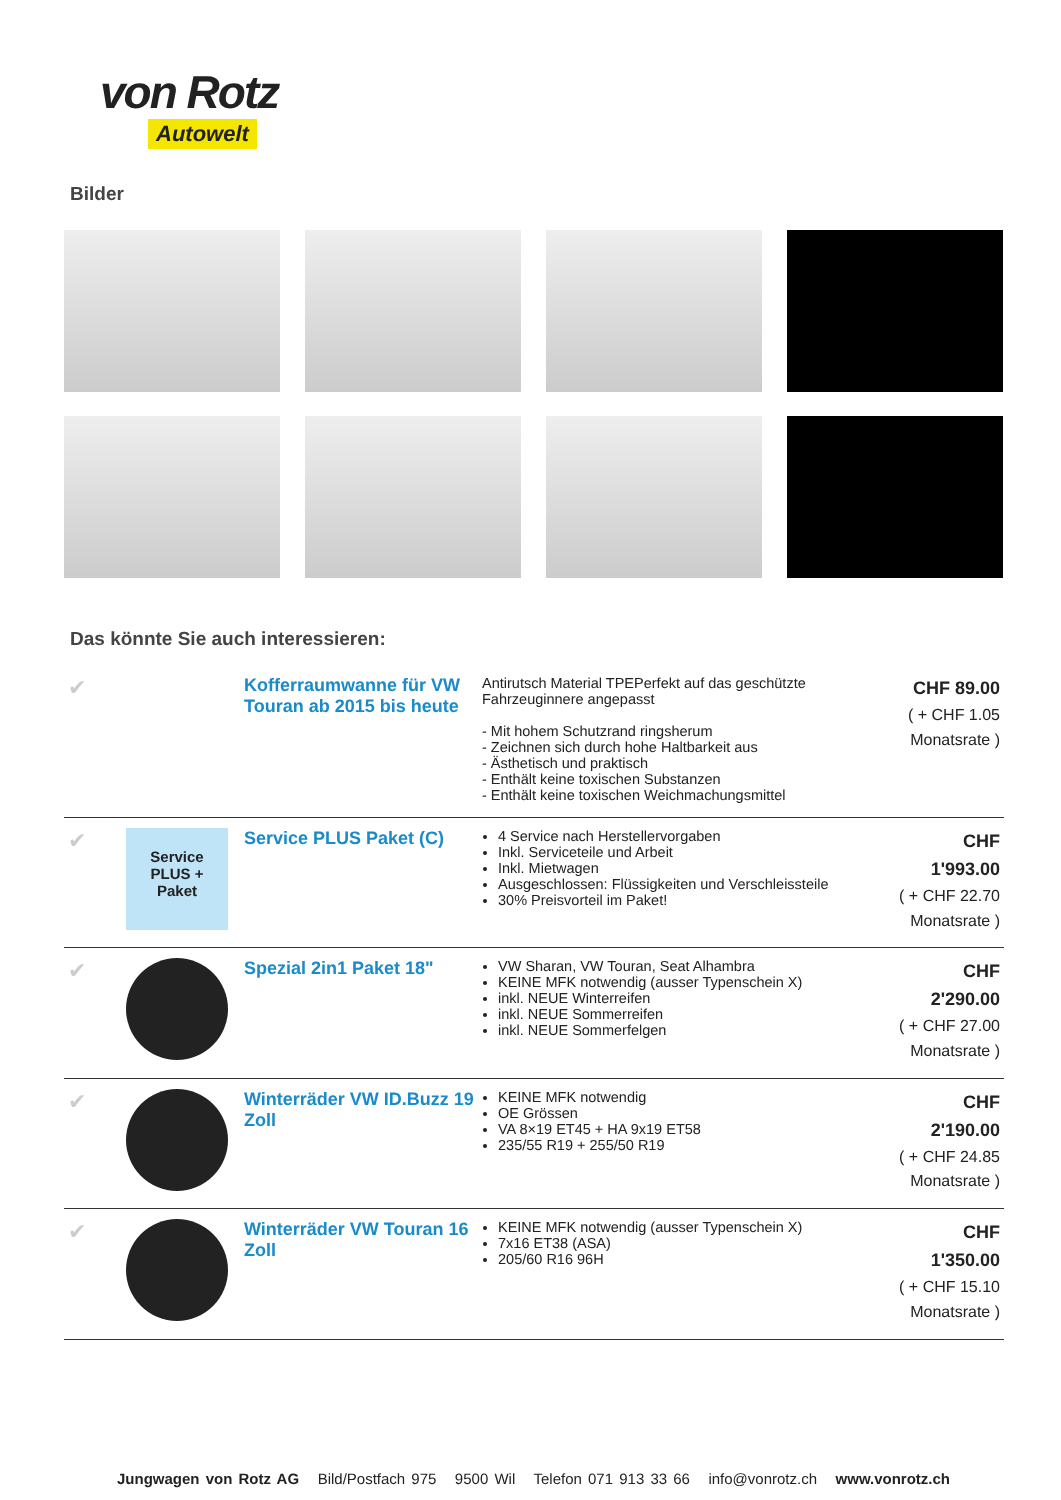von Rotz
Autowelt
Bilder
Das könnte Sie auch interessieren:
| ✔ | | Kofferraumwanne für VW Touran ab 2015 bis heute | Antirutsch Material TPEPerfekt auf das geschützte Fahrzeuginnere angepasst - Mit hohem Schutzrand ringsherum - Zeichnen sich durch hohe Haltbarkeit aus - Ästhetisch und praktisch - Enthält keine toxischen Substanzen - Enthält keine toxischen Weichmachungsmittel | CHF 89.00 ( + CHF 1.05 Monatsrate ) |
| ✔ | Service PLUS + Paket | Service PLUS Paket (C) | 4 Service nach Herstellervorgaben Inkl. Serviceteile und Arbeit Inkl. Mietwagen Ausgeschlossen: Flüssigkeiten und Verschleissteile 30% Preisvorteil im Paket! | CHF 1'993.00 ( + CHF 22.70 Monatsrate ) |
| ✔ | | Spezial 2in1 Paket 18" | VW Sharan, VW Touran, Seat Alhambra KEINE MFK notwendig (ausser Typenschein X) inkl. NEUE Winterreifen inkl. NEUE Sommerreifen inkl. NEUE Sommerfelgen | CHF 2'290.00 ( + CHF 27.00 Monatsrate ) |
| ✔ | | Winterräder VW ID.Buzz 19 Zoll | KEINE MFK notwendig OE Grössen VA 8×19 ET45 + HA 9x19 ET58 235/55 R19 + 255/50 R19 | CHF 2'190.00 ( + CHF 24.85 Monatsrate ) |
| ✔ | | Winterräder VW Touran 16 Zoll | KEINE MFK notwendig (ausser Typenschein X) 7x16 ET38 (ASA) 205/60 R16 96H | CHF 1'350.00 ( + CHF 15.10 Monatsrate ) |
Jungwagen von Rotz AG Bild/Postfach 975 9500 Wil Telefon 071 913 33 66 info@vonrotz.ch www.vonrotz.ch